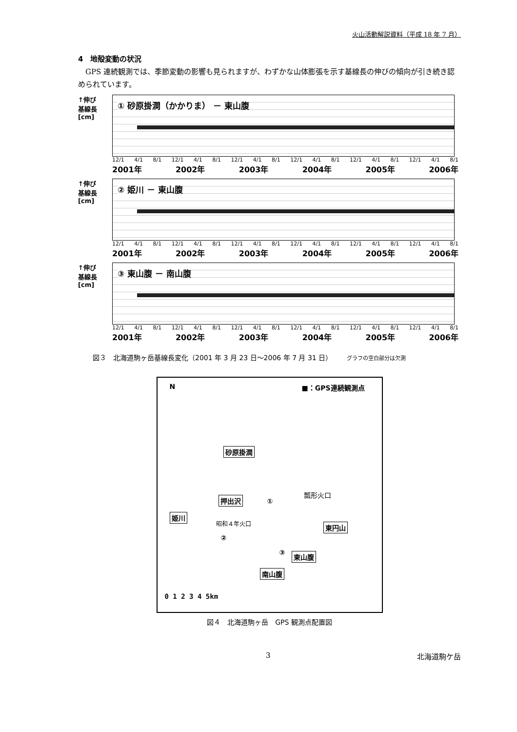火山活動解説資料（平成 18 年 7 月）
4　地殻変動の状況
GPS 連続観測では、季節変動の影響も見られますが、わずかな山体膨張を示す基線長の伸びの傾向が引き続き認められています。
↑伸び
基線長[cm]
① 砂原掛澗（かかりま） － 東山腹
12/1 4/1 8/1 12/1 4/1 8/1 12/1 4/1 8/1 12/1 4/1 8/1 12/1 4/1 8/1 12/1 4/1 8/1
2001年 2002年 2003年 2004年 2005年 2006年
↑伸び
基線長[cm]
② 姫川 － 東山腹
12/1 4/1 8/1 12/1 4/1 8/1 12/1 4/1 8/1 12/1 4/1 8/1 12/1 4/1 8/1 12/1 4/1 8/1
2001年 2002年 2003年 2004年 2005年 2006年
↑伸び
基線長[cm]
③ 東山腹 － 南山腹
12/1 4/1 8/1 12/1 4/1 8/1 12/1 4/1 8/1 12/1 4/1 8/1 12/1 4/1 8/1 12/1 4/1 8/1
2001年 2002年 2003年 2004年 2005年 2006年
図３　北海道駒ヶ岳基線長変化（2001 年 3 月 23 日～2006 年 7 月 31 日） グラフの空白部分は欠測
N ■：GPS連続観測点
砂原掛澗
押出沢
瓢形火口
姫川
昭和４年火口 東円山
②
①
③ 東山腹
南山腹
0 1 2 3 4 5km
図４　北海道駒ヶ岳　GPS 観測点配置図
3 北海道駒ケ岳